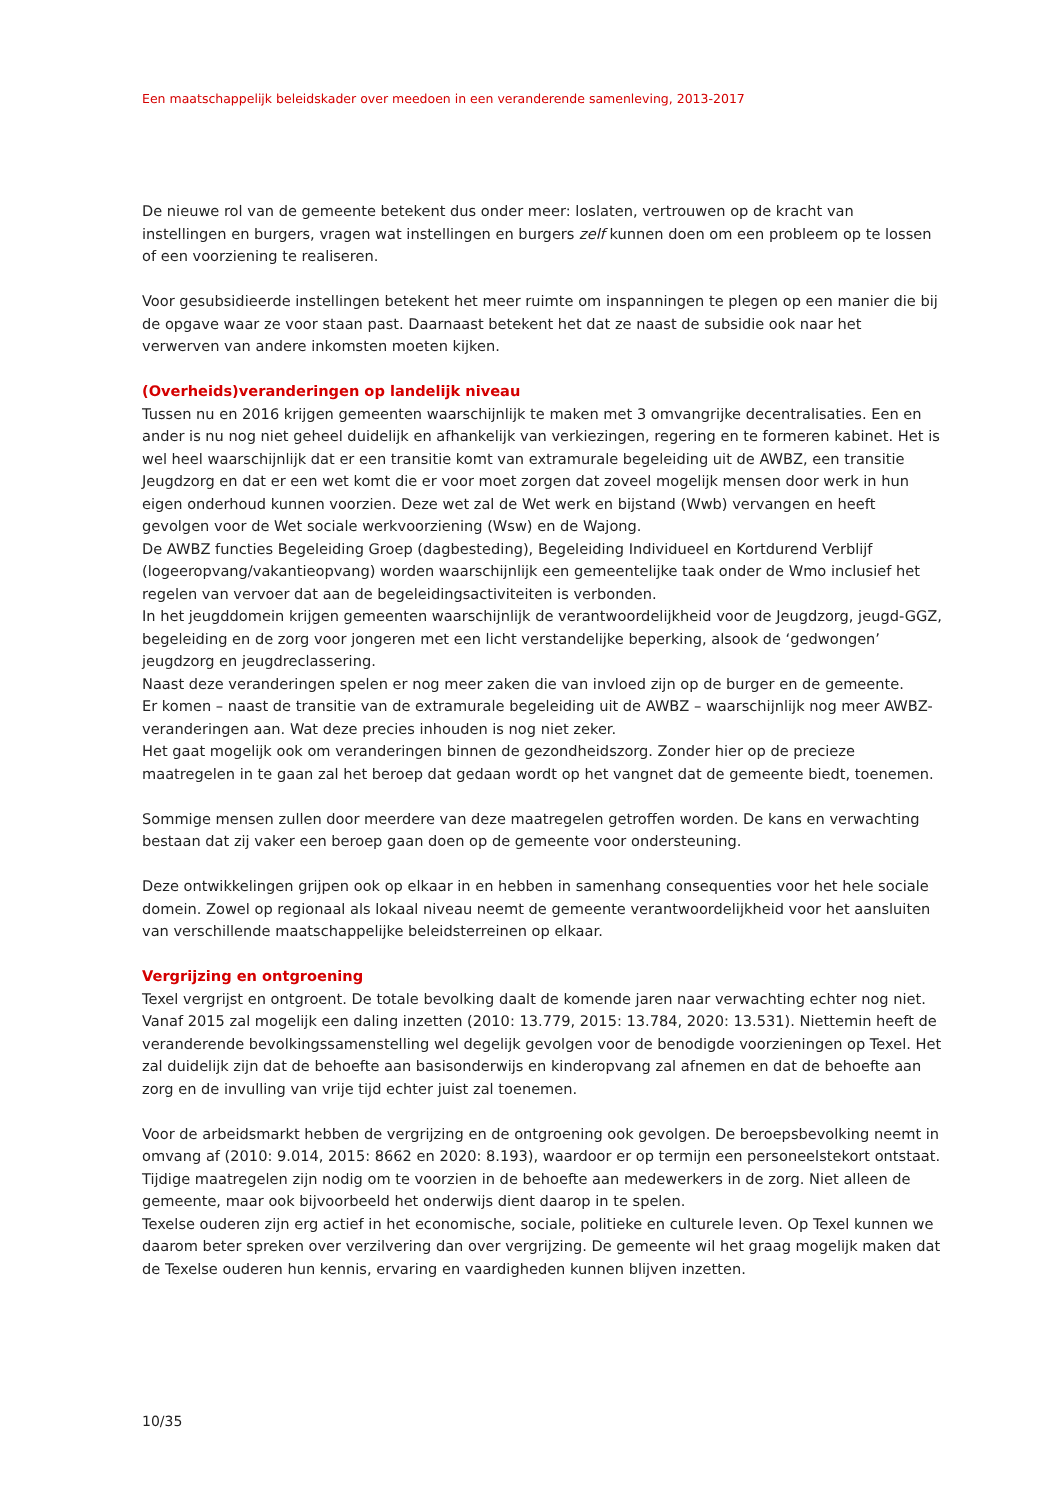Een maatschappelijk beleidskader over meedoen in een veranderende samenleving, 2013-2017
De nieuwe rol van de gemeente betekent dus onder meer: loslaten, vertrouwen op de kracht van instellingen en burgers, vragen wat instellingen en burgers zelf kunnen doen om een probleem op te lossen of een voorziening te realiseren.
Voor gesubsidieerde instellingen betekent het meer ruimte om inspanningen te plegen op een manier die bij de opgave waar ze voor staan past. Daarnaast betekent het dat ze naast de subsidie ook naar het verwerven van andere inkomsten moeten kijken.
(Overheids)veranderingen op landelijk niveau
Tussen nu en 2016 krijgen gemeenten waarschijnlijk te maken met 3 omvangrijke decentralisaties. Een en ander is nu nog niet geheel duidelijk en afhankelijk van verkiezingen, regering en te formeren kabinet. Het is wel heel waarschijnlijk dat er een transitie komt van extramurale begeleiding uit de AWBZ, een transitie Jeugdzorg en dat er een wet komt die er voor moet zorgen dat zoveel mogelijk mensen door werk in hun eigen onderhoud kunnen voorzien. Deze wet zal de Wet werk en bijstand (Wwb) vervangen en heeft gevolgen voor de Wet sociale werkvoorziening (Wsw) en de Wajong.
De AWBZ functies Begeleiding Groep (dagbesteding), Begeleiding Individueel en Kortdurend Verblijf (logeeropvang/vakantieopvang) worden waarschijnlijk een gemeentelijke taak onder de Wmo inclusief het regelen van vervoer dat aan de begeleidingsactiviteiten is verbonden.
In het jeugddomein krijgen gemeenten waarschijnlijk de verantwoordelijkheid voor de Jeugdzorg, jeugd-GGZ, begeleiding en de zorg voor jongeren met een licht verstandelijke beperking, alsook de ‘gedwongen’ jeugdzorg en jeugdreclassering.
Naast deze veranderingen spelen er nog meer zaken die van invloed zijn op de burger en de gemeente.
Er komen – naast de transitie van de extramurale begeleiding uit de AWBZ – waarschijnlijk nog meer AWBZ-veranderingen aan. Wat deze precies inhouden is nog niet zeker.
Het gaat mogelijk ook om veranderingen binnen de gezondheidszorg. Zonder hier op de precieze maatregelen in te gaan zal het beroep dat gedaan wordt op het vangnet dat de gemeente biedt, toenemen.
Sommige mensen zullen door meerdere van deze maatregelen getroffen worden. De kans en verwachting bestaan dat zij vaker een beroep gaan doen op de gemeente voor ondersteuning.
Deze ontwikkelingen grijpen ook op elkaar in en hebben in samenhang consequenties voor het hele sociale domein. Zowel op regionaal als lokaal niveau neemt de gemeente verantwoordelijkheid voor het aansluiten van verschillende maatschappelijke beleidsterreinen op elkaar.
Vergrijzing en ontgroening
Texel vergrijst en ontgroent. De totale bevolking daalt de komende jaren naar verwachting echter nog niet. Vanaf 2015 zal mogelijk een daling inzetten (2010: 13.779, 2015: 13.784, 2020: 13.531). Niettemin heeft de veranderende bevolkingssamenstelling wel degelijk gevolgen voor de benodigde voorzieningen op Texel. Het zal duidelijk zijn dat de behoefte aan basisonderwijs en kinderopvang zal afnemen en dat de behoefte aan zorg en de invulling van vrije tijd echter juist zal toenemen.
Voor de arbeidsmarkt hebben de vergrijzing en de ontgroening ook gevolgen. De beroepsbevolking neemt in omvang af (2010: 9.014, 2015: 8662 en 2020: 8.193), waardoor er op termijn een personeelstekort ontstaat. Tijdige maatregelen zijn nodig om te voorzien in de behoefte aan medewerkers in de zorg. Niet alleen de gemeente, maar ook bijvoorbeeld het onderwijs dient daarop in te spelen.
Texelse ouderen zijn erg actief in het economische, sociale, politieke en culturele leven. Op Texel kunnen we daarom beter spreken over verzilvering dan over vergrijzing. De gemeente wil het graag mogelijk maken dat de Texelse ouderen hun kennis, ervaring en vaardigheden kunnen blijven inzetten.
10/35